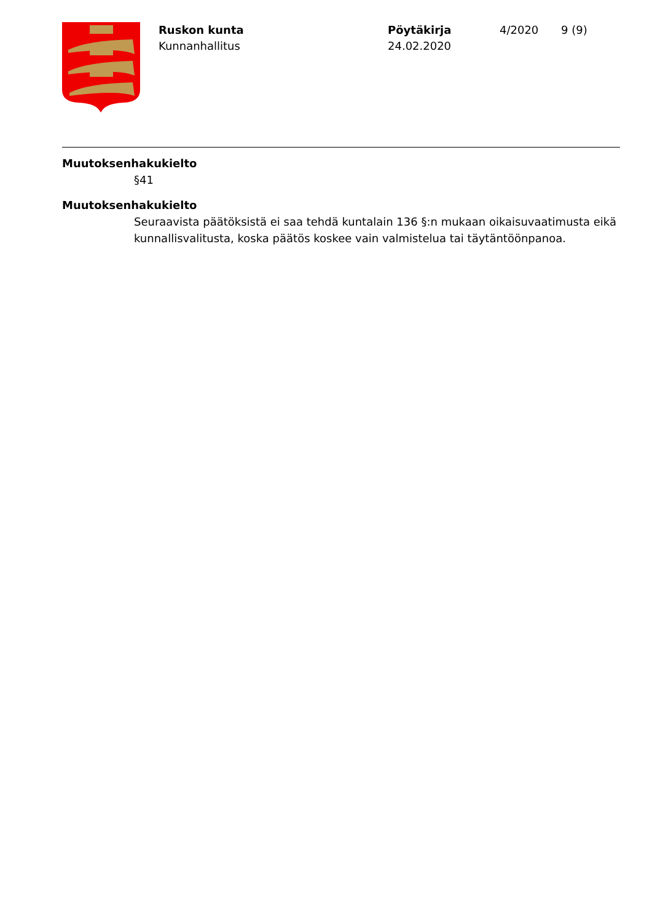Ruskon kunta
Kunnanhallitus
Pöytäkirja
24.02.2020
4/2020 9 (9)
Muutoksenhakukielto
§41
Muutoksenhakukielto
Seuraavista päätöksistä ei saa tehdä kuntalain 136 §:n mukaan oikaisuvaatimusta eikä kunnallisvalitusta, koska päätös koskee vain valmistelua tai täytäntöönpanoa.